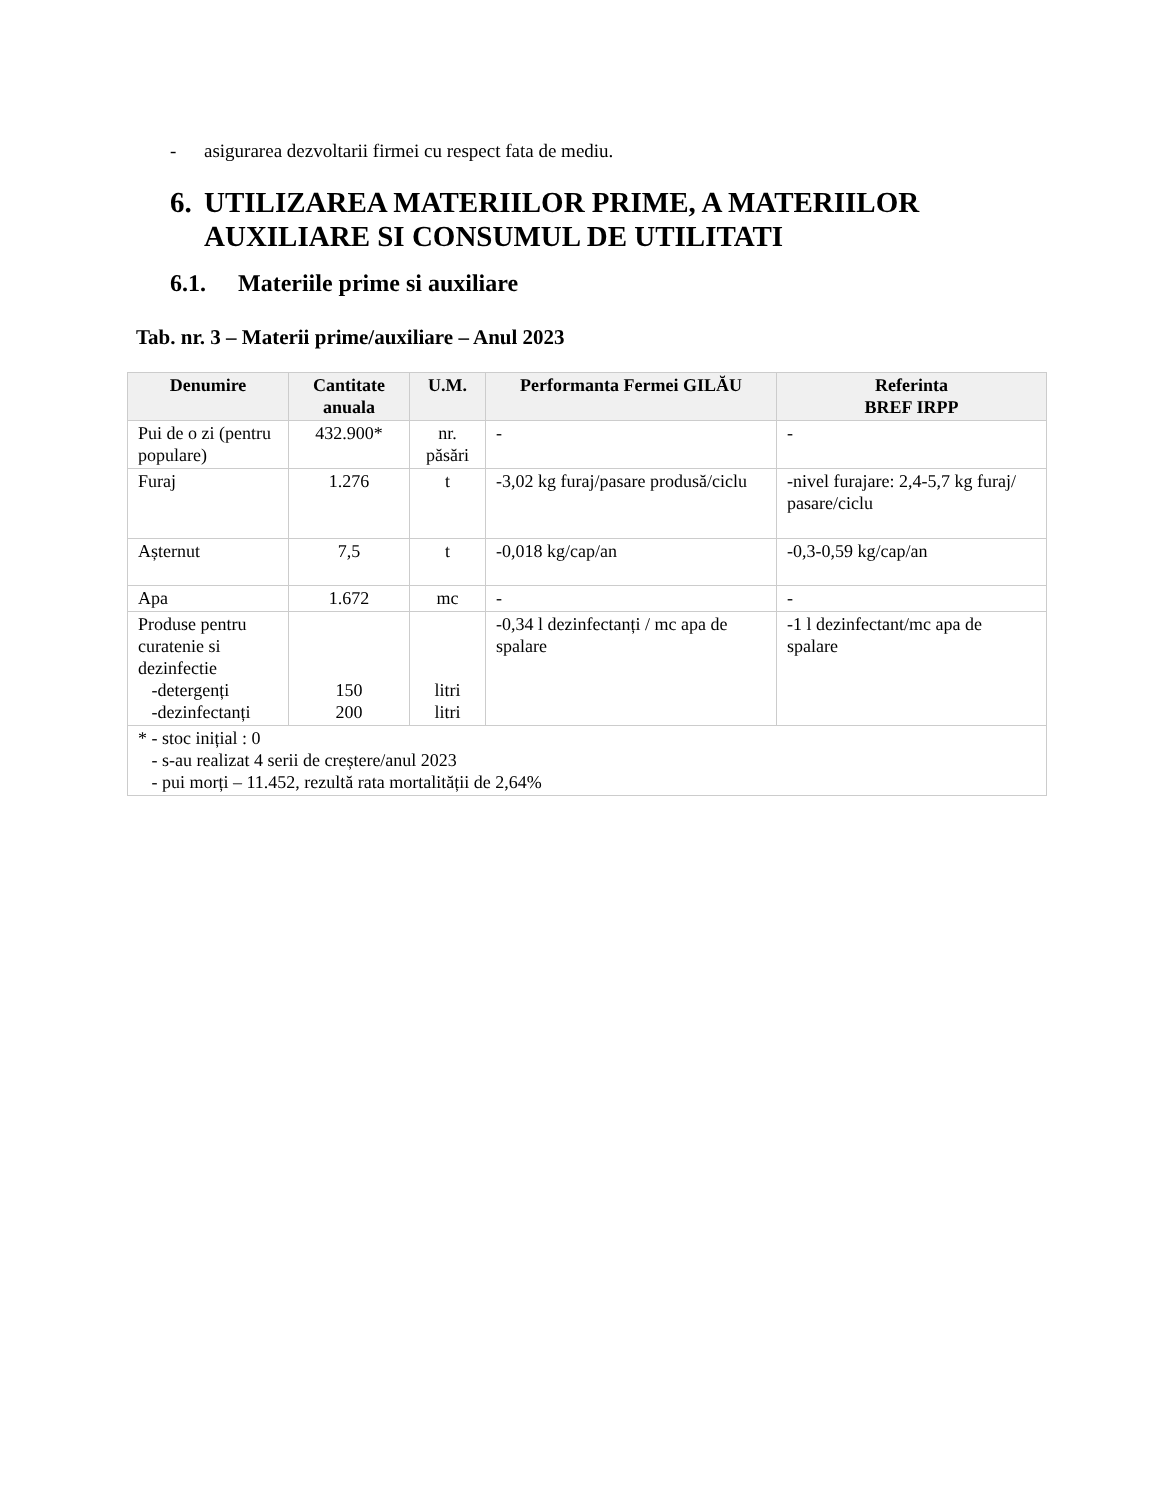- asigurarea dezvoltarii firmei cu respect fata de mediu.
6. UTILIZAREA MATERIILOR PRIME, A MATERIILOR
AUXILIARE SI CONSUMUL DE UTILITATI
6.1. Materiile prime si auxiliare
Tab. nr. 3 – Materii prime/auxiliare – Anul 2023
| Denumire | Cantitate anuala | U.M. | Performanta Fermei GILĂU | Referinta BREF IRPP |
| --- | --- | --- | --- | --- |
| Pui de o zi (pentru populare) | 432.900* | nr. păsări | - | - |
| Furaj | 1.276 | t | -3,02 kg furaj/pasare produsă/ciclu | -nivel furajare: 2,4-5,7 kg furaj/ pasare/ciclu |
| Așternut | 7,5 | t | -0,018 kg/cap/an | -0,3-0,59 kg/cap/an |
| Apa | 1.672 | mc | - | - |
| Produse pentru curatenie si dezinfectie -detergenți -dezinfectanți | 150 200 | litri litri | -0,34 l dezinfectanți / mc apa de spalare | -1 l dezinfectant/mc apa de spalare |
| * - stoc inițial : 0 - s-au realizat 4 serii de creștere/anul 2023 - pui morți – 11.452, rezultă rata mortalității de 2,64% | | | | |